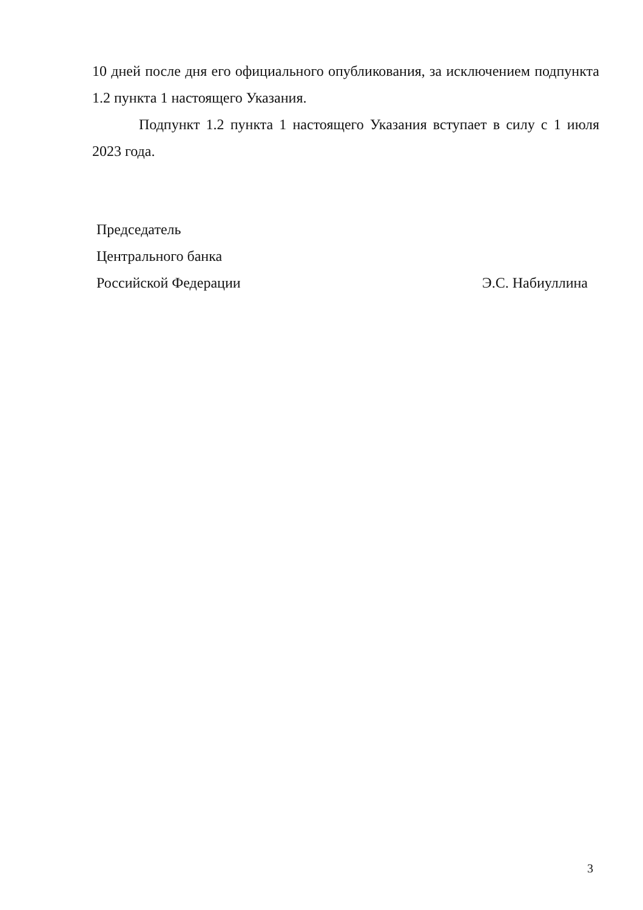10 дней после дня его официального опубликования, за исключением подпункта 1.2 пункта 1 настоящего Указания.
Подпункт 1.2 пункта 1 настоящего Указания вступает в силу с 1 июля 2023 года.
Председатель
Центрального банка
Российской Федерации Э.С. Набиуллина
3